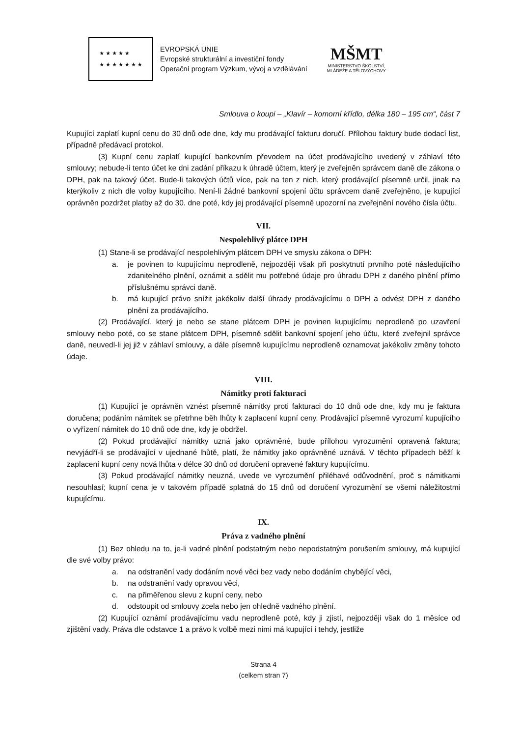★ ★ ★ ★ ★
★ ★ ★ ★ ★ ★ ★
EVROPSKÁ UNIE
Evropské strukturální a investiční fondy
Operační program Výzkum, vývoj a vzdělávání
MŠMT
MINISTERSTVO ŠKOLSTVÍ,
MLÁDEŽE A TĚLOVÝCHOVY
Smlouva o koupi – „Klavír – komorní křídlo, délka 180 – 195 cm“, část 7
Kupující zaplatí kupní cenu do 30 dnů ode dne, kdy mu prodávající fakturu doručí. Přílohou faktury bude dodací list, případně předávací protokol.
(3) Kupní cenu zaplatí kupující bankovním převodem na účet prodávajícího uvedený v záhlaví této smlouvy; nebude-li tento účet ke dni zadání příkazu k úhradě účtem, který je zveřejněn správcem daně dle zákona o DPH, pak na takový účet. Bude-li takových účtů více, pak na ten z nich, který prodávající písemně určil, jinak na kterýkoliv z nich dle volby kupujícího. Není-li žádné bankovní spojení účtu správcem daně zveřejněno, je kupující oprávněn pozdržet platby až do 30. dne poté, kdy jej prodávající písemně upozorní na zveřejnění nového čísla účtu.
VII.
Nespolehlivý plátce DPH
(1) Stane-li se prodávající nespolehlivým plátcem DPH ve smyslu zákona o DPH:
a. je povinen to kupujícímu neprodleně, nejpozději však při poskytnutí prvního poté následujícího zdanitelného plnění, oznámit a sdělit mu potřebné údaje pro úhradu DPH z daného plnění přímo příslušnému správci daně.
b. má kupující právo snížit jakékoliv další úhrady prodávajícímu o DPH a odvést DPH z daného plnění za prodávajícího.
(2) Prodávající, který je nebo se stane plátcem DPH je povinen kupujícímu neprodleně po uzavření smlouvy nebo poté, co se stane plátcem DPH, písemně sdělit bankovní spojení jeho účtu, které zveřejnil správce daně, neuvedl-li jej již v záhlaví smlouvy, a dále písemně kupujícímu neprodleně oznamovat jakékoliv změny tohoto údaje.
VIII.
Námitky proti fakturaci
(1) Kupující je oprávněn vznést písemně námitky proti fakturaci do 10 dnů ode dne, kdy mu je faktura doručena; podáním námitek se přetrhne běh lhůty k zaplacení kupní ceny. Prodávající písemně vyrozumí kupujícího o vyřízení námitek do 10 dnů ode dne, kdy je obdržel.
(2) Pokud prodávající námitky uzná jako oprávněné, bude přílohou vyrozumění opravená faktura; nevyjádří-li se prodávající v ujednané lhůtě, platí, že námitky jako oprávněné uznává. V těchto případech běží k zaplacení kupní ceny nová lhůta v délce 30 dnů od doručení opravené faktury kupujícímu.
(3) Pokud prodávající námitky neuzná, uvede ve vyrozumění přiléhavé odůvodnění, proč s námitkami nesouhlasí; kupní cena je v takovém případě splatná do 15 dnů od doručení vyrozumění se všemi náležitostmi kupujícímu.
IX.
Práva z vadného plnění
(1) Bez ohledu na to, je-li vadné plnění podstatným nebo nepodstatným porušením smlouvy, má kupující dle své volby právo:
a. na odstranění vady dodáním nové věci bez vady nebo dodáním chybějící věci,
b. na odstranění vady opravou věci,
c. na přiměřenou slevu z kupní ceny, nebo
d. odstoupit od smlouvy zcela nebo jen ohledně vadného plnění.
(2) Kupující oznámí prodávajícímu vadu neprodleně poté, kdy ji zjistí, nejpozději však do 1 měsíce od zjištění vady. Práva dle odstavce 1 a právo k volbě mezi nimi má kupující i tehdy, jestliže
Strana 4
(celkem stran 7)